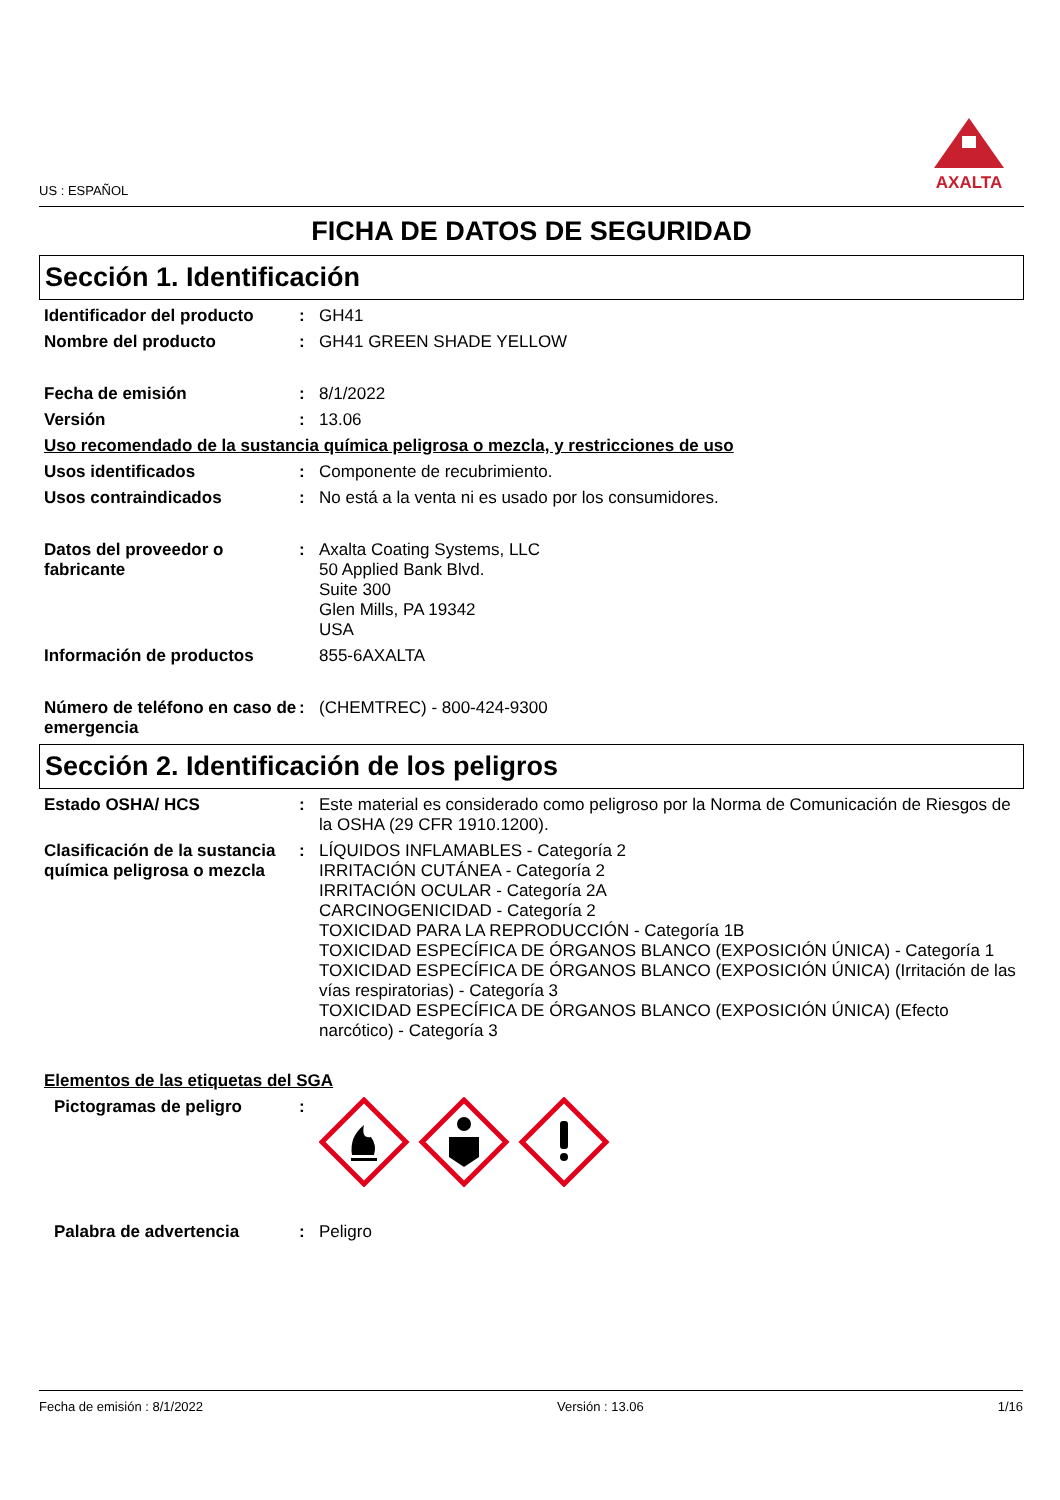US : ESPAÑOL
AXALTA
FICHA DE DATOS DE SEGURIDAD
Sección 1. Identificación
Identificador del producto
: GH41
Nombre del producto : GH41 GREEN SHADE YELLOW
Fecha de emisión : 8/1/2022
Versión : 13.06
Uso recomendado de la sustancia química peligrosa o mezcla, y restricciones de uso
Usos identificados : Componente de recubrimiento.
Usos contraindicados : No está a la venta ni es usado por los consumidores.
Datos del proveedor o fabricante
: Axalta Coating Systems, LLC
50 Applied Bank Blvd.
Suite 300
Glen Mills, PA 19342
USA
Información de productos 855-6AXALTA
Número de teléfono en caso de emergencia
: (CHEMTREC) - 800-424-9300
Sección 2. Identificación de los peligros
Estado OSHA/ HCS : Este material es considerado como peligroso por la Norma de Comunicación de Riesgos de la OSHA (29 CFR 1910.1200).
Clasificación de la sustancia química peligrosa o mezcla
: LÍQUIDOS INFLAMABLES - Categoría 2
IRRITACIÓN CUTÁNEA - Categoría 2
IRRITACIÓN OCULAR - Categoría 2A
CARCINOGENICIDAD - Categoría 2
TOXICIDAD PARA LA REPRODUCCIÓN - Categoría 1B
TOXICIDAD ESPECÍFICA DE ÓRGANOS BLANCO (EXPOSICIÓN ÚNICA) - Categoría 1
TOXICIDAD ESPECÍFICA DE ÓRGANOS BLANCO (EXPOSICIÓN ÚNICA) (Irritación de las vías respiratorias) - Categoría 3
TOXICIDAD ESPECÍFICA DE ÓRGANOS BLANCO (EXPOSICIÓN ÚNICA) (Efecto narcótico) - Categoría 3
Elementos de las etiquetas del SGA
Pictogramas de peligro :
Palabra de advertencia : Peligro
Fecha de emisión : 8/1/2022 Versión : 13.06 1/16